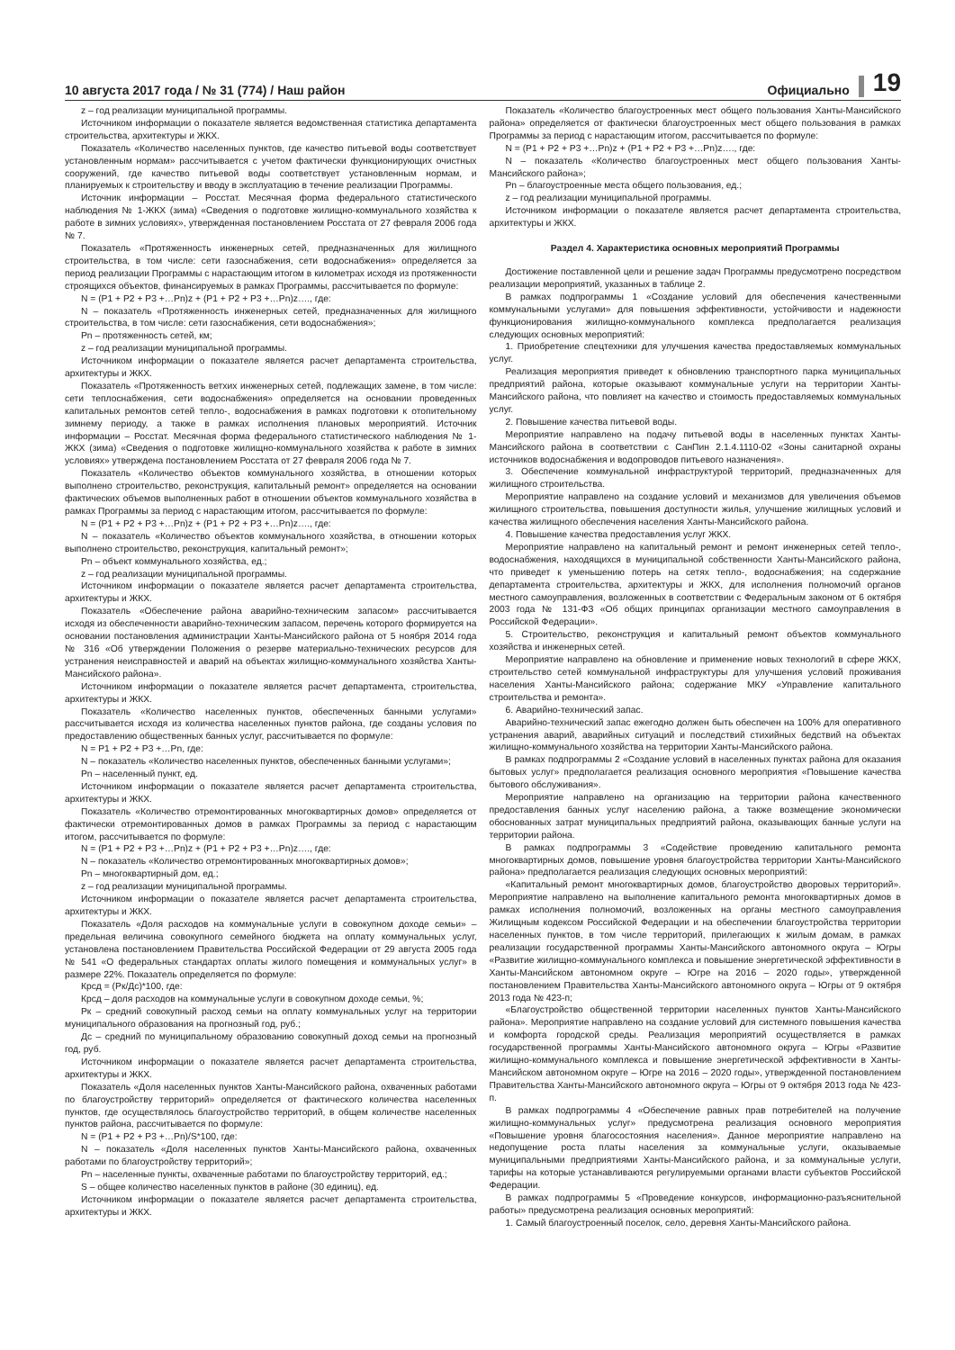10 августа 2017 года / № 31 (774) / Наш район
Официально 19
z – год реализации муниципальной программы.
Источником информации о показателе является ведомственная статистика департамента строительства, архитектуры и ЖКХ.
Показатель «Количество населенных пунктов, где качество питьевой воды соответствует установленным нормам» рассчитывается с учетом фактически функционирующих очистных сооружений, где качество питьевой воды соответствует установленным нормам, и планируемых к строительству и вводу в эксплуатацию в течение реализации Программы.
Источник информации – Росстат. Месячная форма федерального статистического наблюдения № 1-ЖКХ (зима) «Сведения о подготовке жилищно-коммунального хозяйства к работе в зимних условиях», утвержденная постановлением Росстата от 27 февраля 2006 года № 7.
Показатель «Протяженность инженерных сетей, предназначенных для жилищного строительства, в том числе: сети газоснабжения, сети водоснабжения» определяется за период реализации Программы с нарастающим итогом в километрах исходя из протяженности строящихся объектов, финансируемых в рамках Программы, рассчитывается по формуле:
N = (P1 + P2 + P3 +…Pn)z + (P1 + P2 + P3 +…Pn)z…., где:
N – показатель «Протяженность инженерных сетей, предназначенных для жилищного строительства, в том числе: сети газоснабжения, сети водоснабжения»;
Pn – протяженность сетей, км;
z – год реализации муниципальной программы.
Источником информации о показателе является расчет департамента строительства, архитектуры и ЖКХ.
Показатель «Протяженность ветхих инженерных сетей, подлежащих замене, в том числе: сети теплоснабжения, сети водоснабжения» определяется на основании проведенных капитальных ремонтов сетей тепло-, водоснабжения в рамках подготовки к отопительному зимнему периоду, а также в рамках исполнения плановых мероприятий. Источник информации – Росстат. Месячная форма федерального статистического наблюдения № 1-ЖКХ (зима) «Сведения о подготовке жилищно-коммунального хозяйства к работе в зимних условиях» утверждена постановлением Росстата от 27 февраля 2006 года № 7.
Показатель «Количество объектов коммунального хозяйства, в отношении которых выполнено строительство, реконструкция, капитальный ремонт» определяется на основании фактических объемов выполненных работ в отношении объектов коммунального хозяйства в рамках Программы за период с нарастающим итогом, рассчитывается по формуле:
N = (P1 + P2 + P3 +…Pn)z + (P1 + P2 + P3 +…Pn)z…., где:
N – показатель «Количество объектов коммунального хозяйства, в отношении которых выполнено строительство, реконструкция, капитальный ремонт»;
Pn – объект коммунального хозяйства, ед.;
z – год реализации муниципальной программы.
Источником информации о показателе является расчет департамента строительства, архитектуры и ЖКХ.
Показатель «Обеспечение района аварийно-техническим запасом» рассчитывается исходя из обеспеченности аварийно-техническим запасом, перечень которого формируется на основании постановления администрации Ханты-Мансийского района от 5 ноября 2014 года № 316 «Об утверждении Положения о резерве материально-технических ресурсов для устранения неисправностей и аварий на объектах жилищно-коммунального хозяйства Ханты-Мансийского района».
Источником информации о показателе является расчет департамента, строительства, архитектуры и ЖКХ.
Показатель «Количество населенных пунктов, обеспеченных банными услугами» рассчитывается исходя из количества населенных пунктов района, где созданы условия по предоставлению общественных банных услуг, рассчитывается по формуле:
N = P1 + P2 + P3 +…Pn, где:
N – показатель «Количество населенных пунктов, обеспеченных банными услугами»;
Pn – населенный пункт, ед.
Источником информации о показателе является расчет департамента строительства, архитектуры и ЖКХ.
Показатель «Количество отремонтированных многоквартирных домов» определяется от фактически отремонтированных домов в рамках Программы за период с нарастающим итогом, рассчитывается по формуле:
N = (P1 + P2 + P3 +…Pn)z + (P1 + P2 + P3 +…Pn)z…., где:
N – показатель «Количество отремонтированных многоквартирных домов»;
Pn – многоквартирный дом, ед.;
z – год реализации муниципальной программы.
Источником информации о показателе является расчет департамента строительства, архитектуры и ЖКХ.
Показатель «Доля расходов на коммунальные услуги в совокупном доходе семьи» – предельная величина совокупного семейного бюджета на оплату коммунальных услуг, установлена постановлением Правительства Российской Федерации от 29 августа 2005 года № 541 «О федеральных стандартах оплаты жилого помещения и коммунальных услуг» в размере 22%. Показатель определяется по формуле:
Крсд = (Рк/Дс)*100, где:
Крсд – доля расходов на коммунальные услуги в совокупном доходе семьи, %;
Рк – средний совокупный расход семьи на оплату коммунальных услуг на территории муниципального образования на прогнозный год, руб.;
Дс – средний по муниципальному образованию совокупный доход семьи на прогнозный год, руб.
Источником информации о показателе является расчет департамента строительства, архитектуры и ЖКХ.
Показатель «Доля населенных пунктов Ханты-Мансийского района, охваченных работами по благоустройству территорий» определяется от фактического количества населенных пунктов, где осуществлялось благоустройство территорий, в общем количестве населенных пунктов района, рассчитывается по формуле:
N = (P1 + P2 + P3 +…Pn)/S*100, где:
N – показатель «Доля населенных пунктов Ханты-Мансийского района, охваченных работами по благоустройству территорий»;
Pn – населенные пункты, охваченные работами по благоустройству территорий, ед.;
S – общее количество населенных пунктов в районе (30 единиц), ед.
Источником информации о показателе является расчет департамента строительства, архитектуры и ЖКХ.
Показатель «Количество благоустроенных мест общего пользования Ханты-Мансийского района» определяется от фактически благоустроенных мест общего пользования в рамках Программы за период с нарастающим итогом, рассчитывается по формуле:
N = (P1 + P2 + P3 +…Pn)z + (P1 + P2 + P3 +…Pn)z…., где:
N – показатель «Количество благоустроенных мест общего пользования Ханты-Мансийского района»;
Pn – благоустроенные места общего пользования, ед.;
z – год реализации муниципальной программы.
Источником информации о показателе является расчет департамента строительства, архитектуры и ЖКХ.
Раздел 4. Характеристика основных мероприятий Программы
Достижение поставленной цели и решение задач Программы предусмотрено посредством реализации мероприятий, указанных в таблице 2.
В рамках подпрограммы 1 «Создание условий для обеспечения качественными коммунальными услугами» для повышения эффективности, устойчивости и надежности функционирования жилищно-коммунального комплекса предполагается реализация следующих основных мероприятий:
1. Приобретение спецтехники для улучшения качества предоставляемых коммунальных услуг.
Реализация мероприятия приведет к обновлению транспортного парка муниципальных предприятий района, которые оказывают коммунальные услуги на территории Ханты-Мансийского района, что повлияет на качество и стоимость предоставляемых коммунальных услуг.
2. Повышение качества питьевой воды.
Мероприятие направлено на подачу питьевой воды в населенных пунктах Ханты-Мансийского района в соответствии с СанПин 2.1.4.1110-02 «Зоны санитарной охраны источников водоснабжения и водопроводов питьевого назначения».
3. Обеспечение коммунальной инфраструктурой территорий, предназначенных для жилищного строительства.
Мероприятие направлено на создание условий и механизмов для увеличения объемов жилищного строительства, повышения доступности жилья, улучшение жилищных условий и качества жилищного обеспечения населения Ханты-Мансийского района.
4. Повышение качества предоставления услуг ЖКХ.
Мероприятие направлено на капитальный ремонт и ремонт инженерных сетей тепло-, водоснабжения, находящихся в муниципальной собственности Ханты-Мансийского района, что приведет к уменьшению потерь на сетях тепло-, водоснабжения; на содержание департамента строительства, архитектуры и ЖКХ, для исполнения полномочий органов местного самоуправления, возложенных в соответствии с Федеральным законом от 6 октября 2003 года № 131-ФЗ «Об общих принципах организации местного самоуправления в Российской Федерации».
5. Строительство, реконструкция и капитальный ремонт объектов коммунального хозяйства и инженерных сетей.
Мероприятие направлено на обновление и применение новых технологий в сфере ЖКХ, строительство сетей коммунальной инфраструктуры для улучшения условий проживания населения Ханты-Мансийского района; содержание МКУ «Управление капитального строительства и ремонта».
6. Аварийно-технический запас.
Аварийно-технический запас ежегодно должен быть обеспечен на 100% для оперативного устранения аварий, аварийных ситуаций и последствий стихийных бедствий на объектах жилищно-коммунального хозяйства на территории Ханты-Мансийского района.
В рамках подпрограммы 2 «Создание условий в населенных пунктах района для оказания бытовых услуг» предполагается реализация основного мероприятия «Повышение качества бытового обслуживания».
Мероприятие направлено на организацию на территории района качественного предоставления банных услуг населению района, а также возмещение экономически обоснованных затрат муниципальных предприятий района, оказывающих банные услуги на территории района.
В рамках подпрограммы 3 «Содействие проведению капитального ремонта многоквартирных домов, повышение уровня благоустройства территории Ханты-Мансийского района» предполагается реализация следующих основных мероприятий:
«Капитальный ремонт многоквартирных домов, благоустройство дворовых территорий». Мероприятие направлено на выполнение капитального ремонта многоквартирных домов в рамках исполнения полномочий, возложенных на органы местного самоуправления Жилищным кодексом Российской Федерации и на обеспечении благоустройства территории населенных пунктов, в том числе территорий, прилегающих к жилым домам, в рамках реализации государственной программы Ханты-Мансийского автономного округа – Югры «Развитие жилищно-коммунального комплекса и повышение энергетической эффективности в Ханты-Мансийском автономном округе – Югре на 2016 – 2020 годы», утвержденной постановлением Правительства Ханты-Мансийского автономного округа – Югры от 9 октября 2013 года № 423-п;
«Благоустройство общественной территории населенных пунктов Ханты-Мансийского района». Мероприятие направлено на создание условий для системного повышения качества и комфорта городской среды. Реализация мероприятий осуществляется в рамках государственной программы Ханты-Мансийского автономного округа – Югры «Развитие жилищно-коммунального комплекса и повышение энергетической эффективности в Ханты-Мансийском автономном округе – Югре на 2016 – 2020 годы», утвержденной постановлением Правительства Ханты-Мансийского автономного округа – Югры от 9 октября 2013 года № 423-п.
В рамках подпрограммы 4 «Обеспечение равных прав потребителей на получение жилищно-коммунальных услуг» предусмотрена реализация основного мероприятия «Повышение уровня благосостояния населения». Данное мероприятие направлено на недопущение роста платы населения за коммунальные услуги, оказываемые муниципальными предприятиями Ханты-Мансийского района, и за коммунальные услуги, тарифы на которые устанавливаются регулируемыми органами власти субъектов Российской Федерации.
В рамках подпрограммы 5 «Проведение конкурсов, информационно-разъяснительной работы» предусмотрена реализация основных мероприятий:
1. Самый благоустроенный поселок, село, деревня Ханты-Мансийского района.